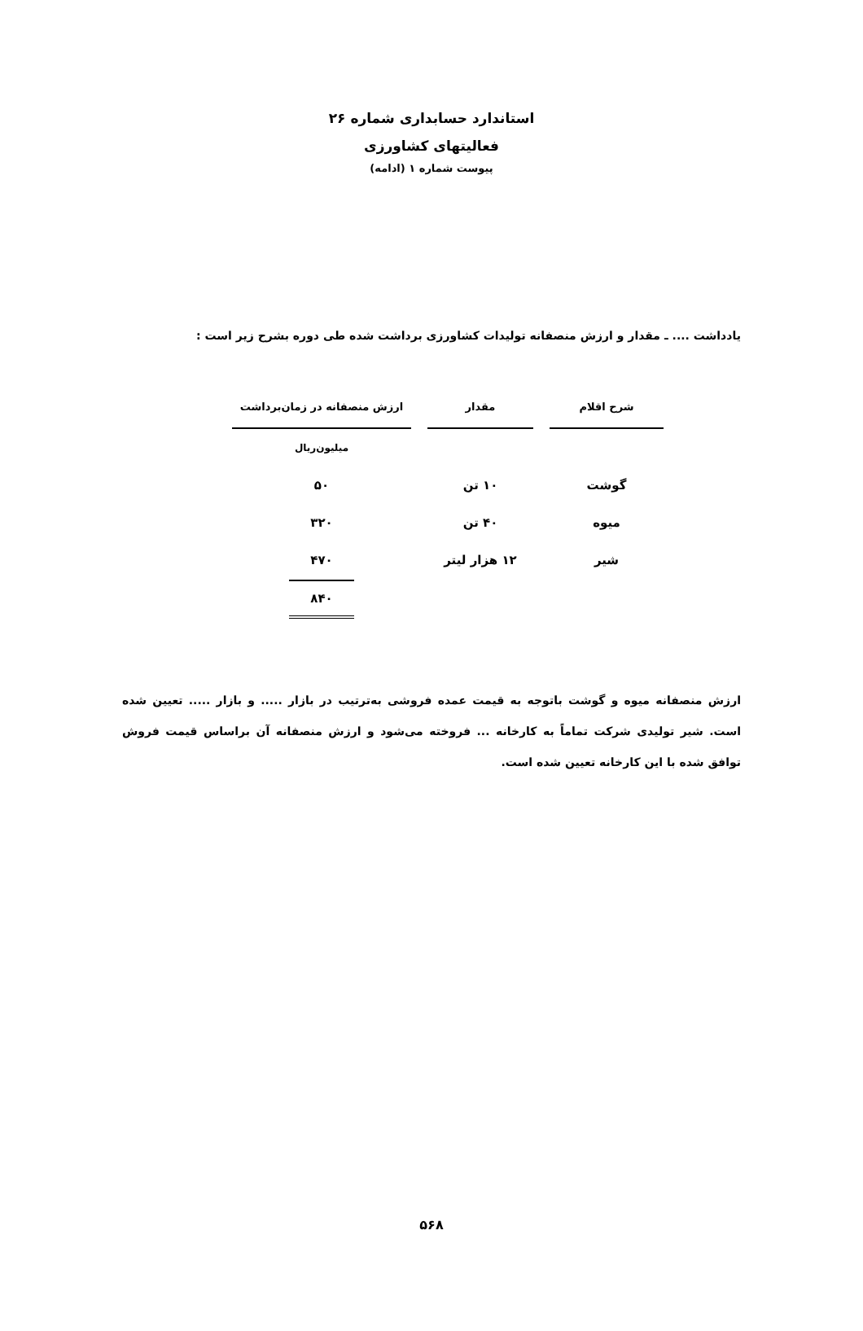استاندارد حسابداری شماره ۲۶
فعالیتهای کشاورزی
پیوست شماره ۱ (ادامه)
یادداشت .... ـ مقدار و ارزش منصفانه تولیدات کشاورزی برداشت شده طی دوره بشرح زیر است :
| شرح اقلام | | مقدار | | ارزش منصفانه در زمان‌برداشت |
| | | | | میلیون‌ریال |
| گوشت | | ۱۰ تن | | ۵۰ |
| میوه | | ۴۰ تن | | ۳۲۰ |
| شیر | | ۱۲ هزار لیتر | | ۴۷۰ |
| | | | | ۸۴۰ |
ارزش منصفانه میوه و گوشت باتوجه به قیمت عمده فروشی به‌ترتیب در بازار ..... و بازار ..... تعیین شده است. شیر تولیدی شرکت تماماً به کارخانه ... فروخته می‌شود و ارزش منصفانه آن براساس قیمت فروش توافق شده با این کارخانه تعیین شده است.
۵۶۸